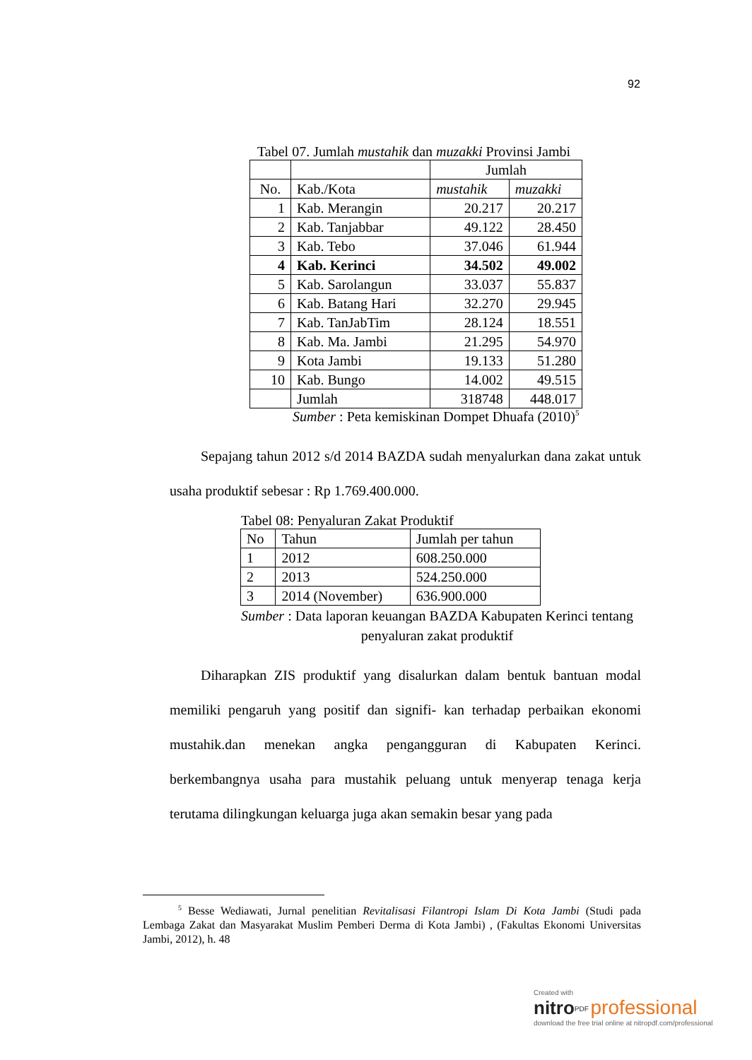92
Tabel 07. Jumlah mustahik dan muzakki Provinsi Jambi
| | | Jumlah | |
| --- | --- | --- | --- |
| No. | Kab./Kota | mustahik | muzakki |
| 1 | Kab. Merangin | 20.217 | 20.217 |
| 2 | Kab. Tanjabbar | 49.122 | 28.450 |
| 3 | Kab. Tebo | 37.046 | 61.944 |
| 4 | Kab. Kerinci | 34.502 | 49.002 |
| 5 | Kab. Sarolangun | 33.037 | 55.837 |
| 6 | Kab. Batang Hari | 32.270 | 29.945 |
| 7 | Kab. TanJabTim | 28.124 | 18.551 |
| 8 | Kab. Ma. Jambi | 21.295 | 54.970 |
| 9 | Kota Jambi | 19.133 | 51.280 |
| 10 | Kab. Bungo | 14.002 | 49.515 |
| | Jumlah | 318748 | 448.017 |
Sumber : Peta kemiskinan Dompet Dhuafa (2010)<sup>5</sup>
Sepajang tahun 2012 s/d 2014 BAZDA sudah menyalurkan dana zakat untuk usaha produktif sebesar : Rp 1.769.400.000.
Tabel 08: Penyaluran Zakat Produktif
| No | Tahun | Jumlah per tahun |
| --- | --- | --- |
| 1 | 2012 | 608.250.000 |
| 2 | 2013 | 524.250.000 |
| 3 | 2014 (November) | 636.900.000 |
Sumber : Data laporan keuangan BAZDA Kabupaten Kerinci tentang penyaluran zakat produktif
Diharapkan ZIS produktif yang disalurkan dalam bentuk bantuan modal memiliki pengaruh yang positif dan signifi- kan terhadap perbaikan ekonomi mustahik.dan menekan angka pengangguran di Kabupaten Kerinci. berkembangnya usaha para mustahik peluang untuk menyerap tenaga kerja terutama dilingkungan keluarga juga akan semakin besar yang pada
<sup>5</sup> Besse Wediawati, Jurnal penelitian Revitalisasi Filantropi Islam Di Kota Jambi (Studi pada Lembaga Zakat dan Masyarakat Muslim Pemberi Derma di Kota Jambi) , (Fakultas Ekonomi Universitas Jambi, 2012), h. 48
Created with
nitro<sup>PDF</sup> professional
download the free trial online at nitropdf.com/professional